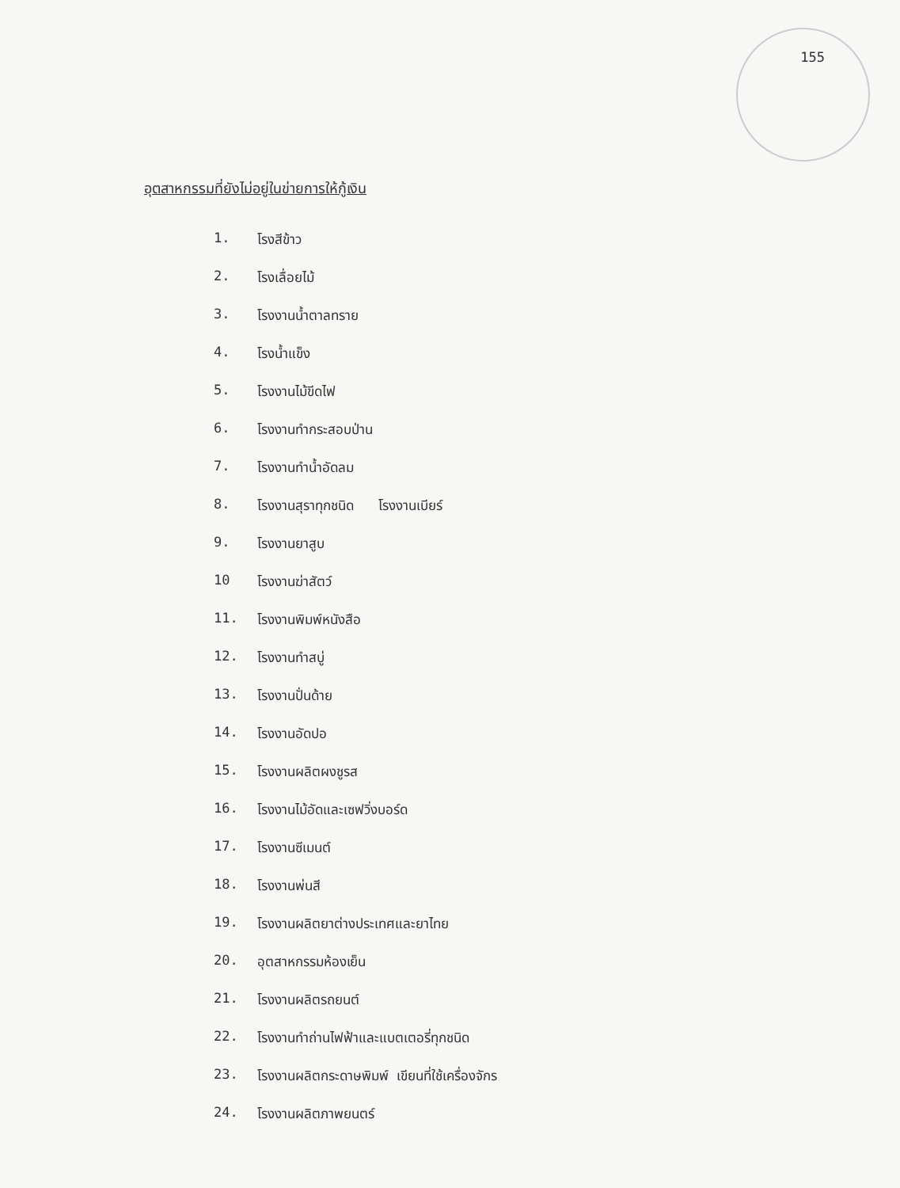155
อุตสาหกรรมที่ยังไม่อยู่ในข่ายการให้กู้เงิน
1. โรงสีข้าว
2. โรงเลื่อยไม้
3. โรงงานน้ำตาลทราย
4. โรงน้ำแข็ง
5. โรงงานไม้ขีดไฟ
6. โรงงานทำกระสอบป่าน
7. โรงงานทำน้ำอัดลม
8. โรงงานสุราทุกชนิด โรงงานเบียร์
9. โรงงานยาสูบ
10 โรงงานฆ่าสัตว์
11. โรงงานพิมพ์หนังสือ
12. โรงงานทำสบู่
13. โรงงานปั่นด้าย
14. โรงงานอัดปอ
15. โรงงานผลิตผงชูรส
16. โรงงานไม้อัดและเซฟวิ่งบอร์ด
17. โรงงานซีเมนต์
18. โรงงานพ่นสี
19. โรงงานผลิตยาต่างประเทศและยาไทย
20. อุตสาหกรรมห้องเย็น
21. โรงงานผลิตรถยนต์
22. โรงงานทำถ่านไฟฟ้าและแบตเตอรี่ทุกชนิด
23. โรงงานผลิตกระดาษพิมพ์ เขียนที่ใช้เครื่องจักร
24. โรงงานผลิตภาพยนตร์